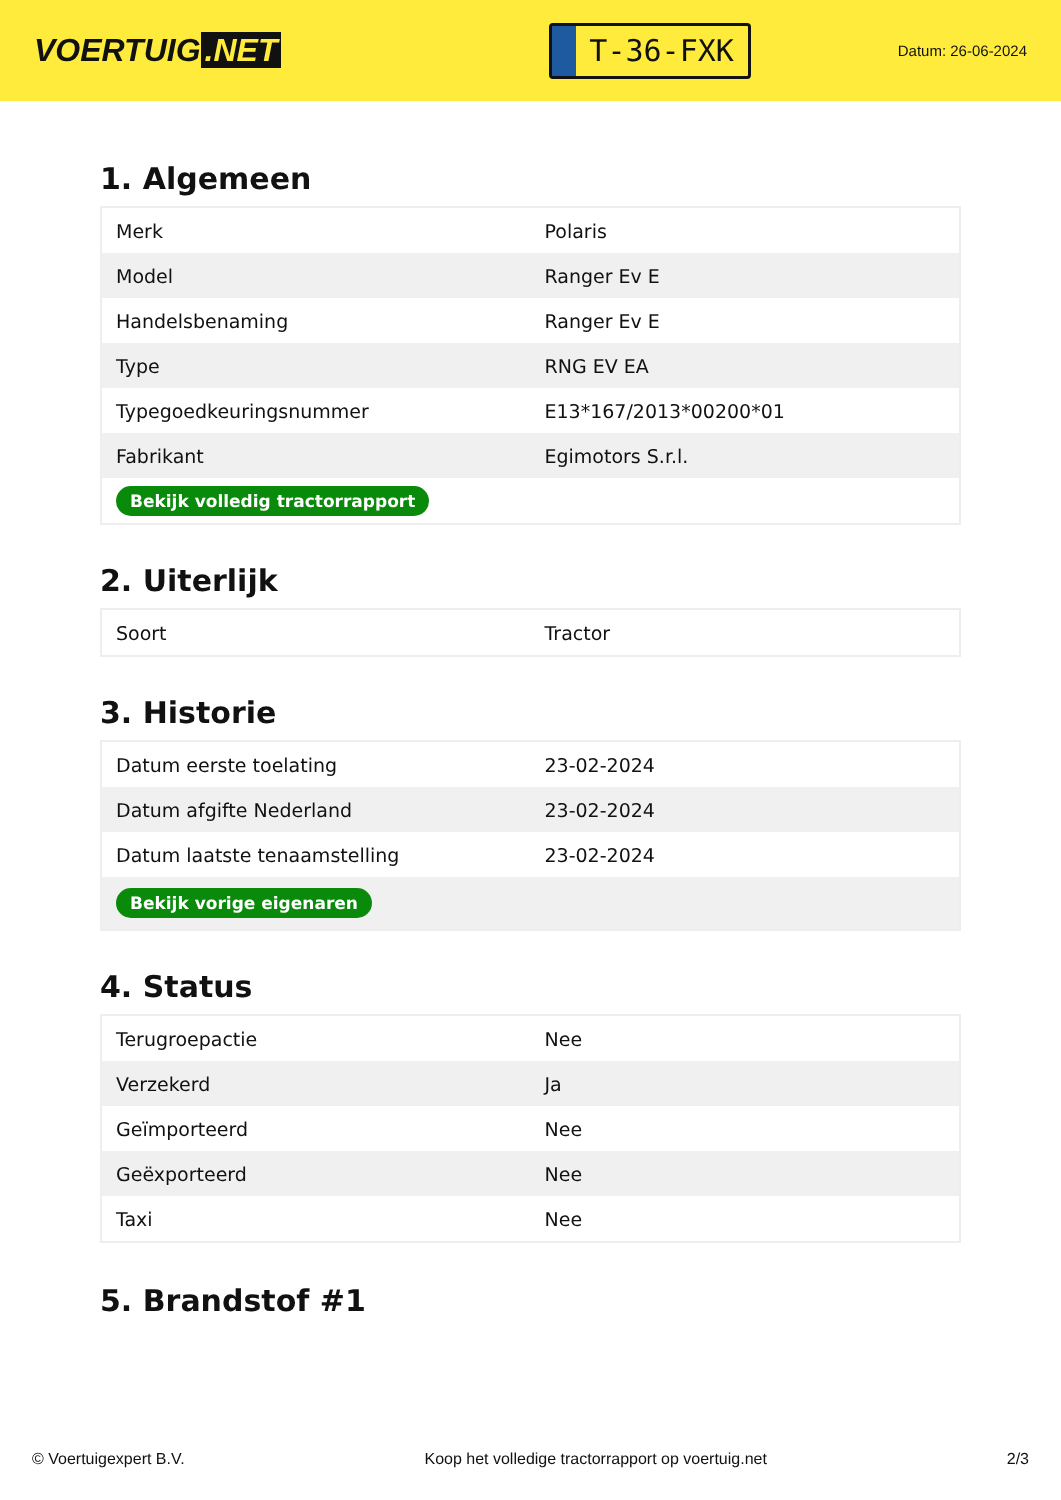VOERTUIG.NET
T-36-FXK
Datum: 26-06-2024
1. Algemeen
| Merk | Polaris |
| Model | Ranger Ev E |
| Handelsbenaming | Ranger Ev E |
| Type | RNG EV EA |
| Typegoedkeuringsnummer | E13*167/2013*00200*01 |
| Fabrikant | Egimotors S.r.l. |
| Bekijk volledig tractorrapport | |
2. Uiterlijk
| Soort | Tractor |
3. Historie
| Datum eerste toelating | 23-02-2024 |
| Datum afgifte Nederland | 23-02-2024 |
| Datum laatste tenaamstelling | 23-02-2024 |
| Bekijk vorige eigenaren | |
4. Status
| Terugroepactie | Nee |
| Verzekerd | Ja |
| Geïmporteerd | Nee |
| Geëxporteerd | Nee |
| Taxi | Nee |
5. Brandstof #1
© Voertuigexpert B.V. Koop het volledige tractorrapport op voertuig.net 2/3